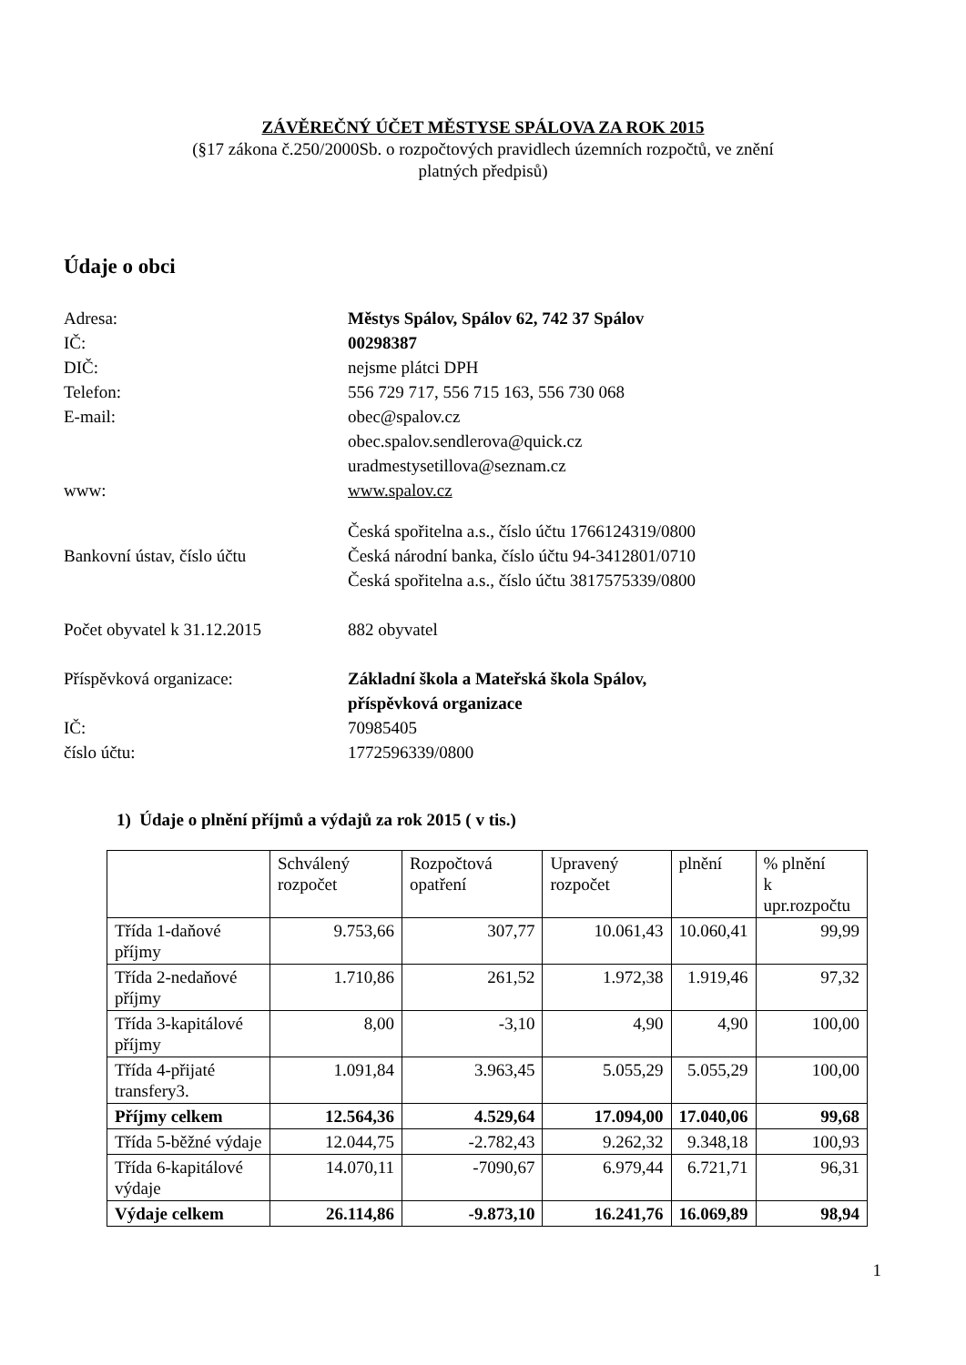ZÁVĚREČNÝ ÚČET MĚSTYSE SPÁLOVA ZA ROK 2015
(§17 zákona č.250/2000Sb. o rozpočtových pravidlech územních rozpočtů, ve znění
platných předpisů)
Údaje o obci
Adresa:
Městys Spálov, Spálov 62, 742 37 Spálov
IČ:
00298387
DIČ:
nejsme plátci DPH
Telefon:
556 729 717, 556 715 163, 556 730 068
E-mail:
obec@spalov.cz
obec.spalov.sendlerova@quick.cz
uradmestysetillova@seznam.cz
www:
www.spalov.cz
Bankovní ústav, číslo účtu
Česká spořitelna a.s., číslo účtu 1766124319/0800
Česká národní banka, číslo účtu 94-3412801/0710
Česká spořitelna a.s., číslo účtu 3817575339/0800
Počet obyvatel k 31.12.2015
882 obyvatel
Příspěvková organizace:
Základní škola a Mateřská škola Spálov,
příspěvková organizace
IČ:
70985405
číslo účtu:
1772596339/0800
1) Údaje o plnění příjmů a výdajů za rok 2015 ( v tis.)
| | Schválený rozpočet | Rozpočtová opatření | Upravený rozpočet | plnění | % plnění k upr.rozpočtu |
| --- | --- | --- | --- | --- | --- |
| Třída 1-daňové příjmy | 9.753,66 | 307,77 | 10.061,43 | 10.060,41 | 99,99 |
| Třída 2-nedaňové příjmy | 1.710,86 | 261,52 | 1.972,38 | 1.919,46 | 97,32 |
| Třída 3-kapitálové příjmy | 8,00 | -3,10 | 4,90 | 4,90 | 100,00 |
| Třída 4-přijaté transfery3. | 1.091,84 | 3.963,45 | 5.055,29 | 5.055,29 | 100,00 |
| Příjmy celkem | 12.564,36 | 4.529,64 | 17.094,00 | 17.040,06 | 99,68 |
| Třída 5-běžné výdaje | 12.044,75 | -2.782,43 | 9.262,32 | 9.348,18 | 100,93 |
| Třída 6-kapitálové výdaje | 14.070,11 | -7090,67 | 6.979,44 | 6.721,71 | 96,31 |
| Výdaje celkem | 26.114,86 | -9.873,10 | 16.241,76 | 16.069,89 | 98,94 |
1